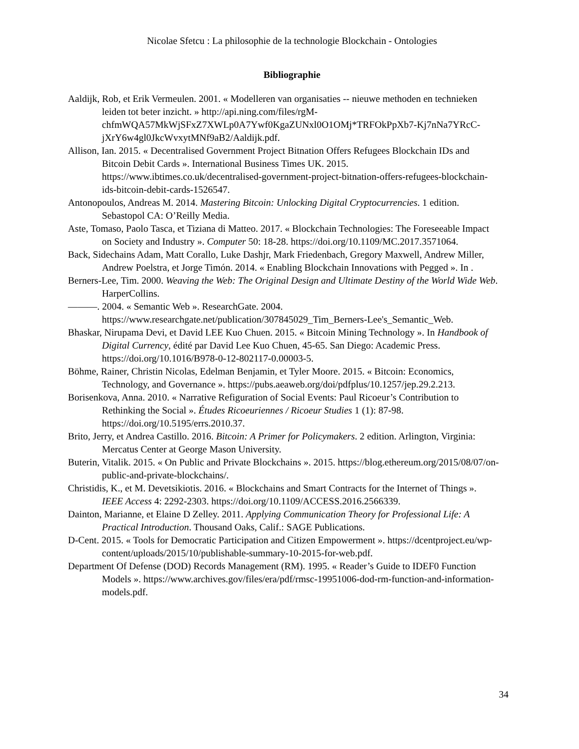Nicolae Sfetcu : La philosophie de la technologie Blockchain - Ontologies
Bibliographie
Aaldijk, Rob, et Erik Vermeulen. 2001. « Modelleren van organisaties -- nieuwe methoden en technieken leiden tot beter inzicht. » http://api.ning.com/files/rgM-chfmWQA57MkWjSFxZ7XWLp0A7Ywf0KgaZUNxl0O1OMj*TRFOkPpXb7-Kj7nNa7YRcC-jXrY6w4gl0JkcWvxytMNf9aB2/Aaldijk.pdf.
Allison, Ian. 2015. « Decentralised Government Project Bitnation Offers Refugees Blockchain IDs and Bitcoin Debit Cards ». International Business Times UK. 2015. https://www.ibtimes.co.uk/decentralised-government-project-bitnation-offers-refugees-blockchain-ids-bitcoin-debit-cards-1526547.
Antonopoulos, Andreas M. 2014. Mastering Bitcoin: Unlocking Digital Cryptocurrencies. 1 edition. Sebastopol CA: O’Reilly Media.
Aste, Tomaso, Paolo Tasca, et Tiziana di Matteo. 2017. « Blockchain Technologies: The Foreseeable Impact on Society and Industry ». Computer 50: 18-28. https://doi.org/10.1109/MC.2017.3571064.
Back, Sidechains Adam, Matt Corallo, Luke Dashjr, Mark Friedenbach, Gregory Maxwell, Andrew Miller, Andrew Poelstra, et Jorge Timón. 2014. « Enabling Blockchain Innovations with Pegged ». In .
Berners-Lee, Tim. 2000. Weaving the Web: The Original Design and Ultimate Destiny of the World Wide Web. HarperCollins.
———. 2004. « Semantic Web ». ResearchGate. 2004. https://www.researchgate.net/publication/307845029_Tim_Berners-Lee's_Semantic_Web.
Bhaskar, Nirupama Devi, et David LEE Kuo Chuen. 2015. « Bitcoin Mining Technology ». In Handbook of Digital Currency, édité par David Lee Kuo Chuen, 45-65. San Diego: Academic Press. https://doi.org/10.1016/B978-0-12-802117-0.00003-5.
Böhme, Rainer, Christin Nicolas, Edelman Benjamin, et Tyler Moore. 2015. « Bitcoin: Economics, Technology, and Governance ». https://pubs.aeaweb.org/doi/pdfplus/10.1257/jep.29.2.213.
Borisenkova, Anna. 2010. « Narrative Refiguration of Social Events: Paul Ricoeur’s Contribution to Rethinking the Social ». Études Ricoeuriennes / Ricoeur Studies 1 (1): 87-98. https://doi.org/10.5195/errs.2010.37.
Brito, Jerry, et Andrea Castillo. 2016. Bitcoin: A Primer for Policymakers. 2 edition. Arlington, Virginia: Mercatus Center at George Mason University.
Buterin, Vitalik. 2015. « On Public and Private Blockchains ». 2015. https://blog.ethereum.org/2015/08/07/on-public-and-private-blockchains/.
Christidis, K., et M. Devetsikiotis. 2016. « Blockchains and Smart Contracts for the Internet of Things ». IEEE Access 4: 2292-2303. https://doi.org/10.1109/ACCESS.2016.2566339.
Dainton, Marianne, et Elaine D Zelley. 2011. Applying Communication Theory for Professional Life: A Practical Introduction. Thousand Oaks, Calif.: SAGE Publications.
D-Cent. 2015. « Tools for Democratic Participation and Citizen Empowerment ». https://dcentproject.eu/wp-content/uploads/2015/10/publishable-summary-10-2015-for-web.pdf.
Department Of Defense (DOD) Records Management (RM). 1995. « Reader’s Guide to IDEF0 Function Models ». https://www.archives.gov/files/era/pdf/rmsc-19951006-dod-rm-function-and-information-models.pdf.
34